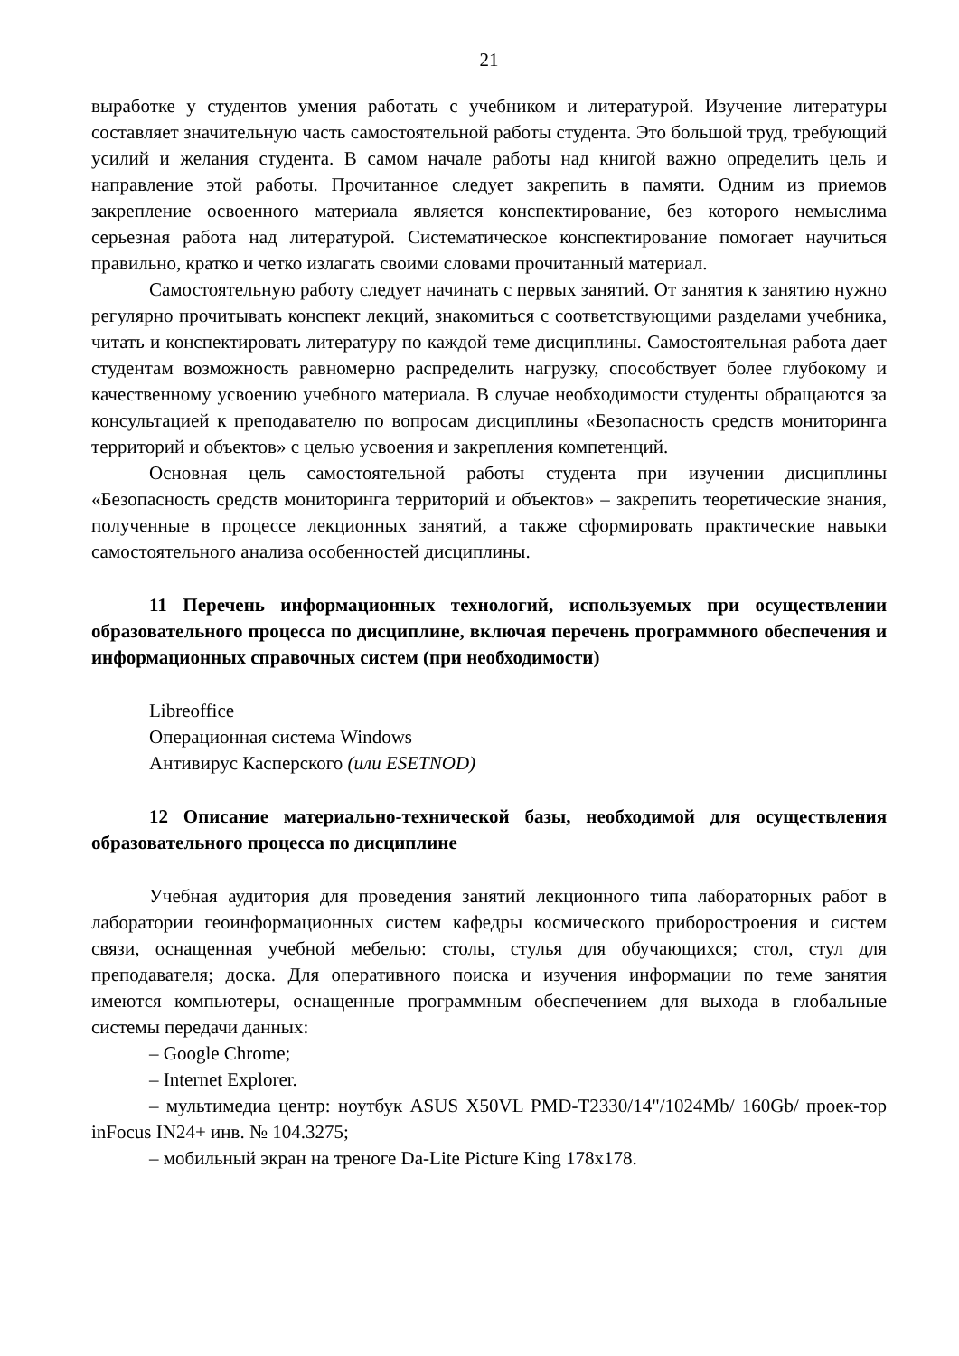21
выработке у студентов умения работать с учебником и литературой. Изучение литературы составляет значительную часть самостоятельной работы студента. Это большой труд, требующий усилий и желания студента. В самом начале работы над книгой важно определить цель и направление этой работы. Прочитанное следует закрепить в памяти. Одним из приемов закрепление освоенного материала является конспектирование, без которого немыслима серьезная работа над литературой. Систематическое конспектирование помогает научиться правильно, кратко и четко излагать своими словами прочитанный материал.
Самостоятельную работу следует начинать с первых занятий. От занятия к занятию нужно регулярно прочитывать конспект лекций, знакомиться с соответствующими разделами учебника, читать и конспектировать литературу по каждой теме дисциплины. Самостоятельная работа дает студентам возможность равномерно распределить нагрузку, способствует более глубокому и качественному усвоению учебного материала. В случае необходимости студенты обращаются за консультацией к преподавателю по вопросам дисциплины «Безопасность средств мониторинга территорий и объектов» с целью усвоения и закрепления компетенций.
Основная цель самостоятельной работы студента при изучении дисциплины «Безопасность средств мониторинга территорий и объектов» – закрепить теоретические знания, полученные в процессе лекционных занятий, а также сформировать практические навыки самостоятельного анализа особенностей дисциплины.
11 Перечень информационных технологий, используемых при осуществлении образовательного процесса по дисциплине, включая перечень программного обеспечения и информационных справочных систем (при необходимости)
Libreoffice
Операционная система Windows
Антивирус Касперского (или ESETNOD)
12 Описание материально-технической базы, необходимой для осуществления образовательного процесса по дисциплине
Учебная аудитория для проведения занятий лекционного типа лабораторных работ в лаборатории геоинформационных систем кафедры космического приборостроения и систем связи, оснащенная учебной мебелью: столы, стулья для обучающихся; стол, стул для преподавателя; доска. Для оперативного поиска и изучения информации по теме занятия имеются компьютеры, оснащенные программным обеспечением для выхода в глобальные системы передачи данных:
– Google Chrome;
– Internet Explorer.
– мультимедиа центр: ноутбук ASUS X50VL PMD-T2330/14"/1024Mb/ 160Gb/ проек-тор inFocus IN24+ инв. № 104.3275;
– мобильный экран на треноге Da-Lite Picture King 178x178.